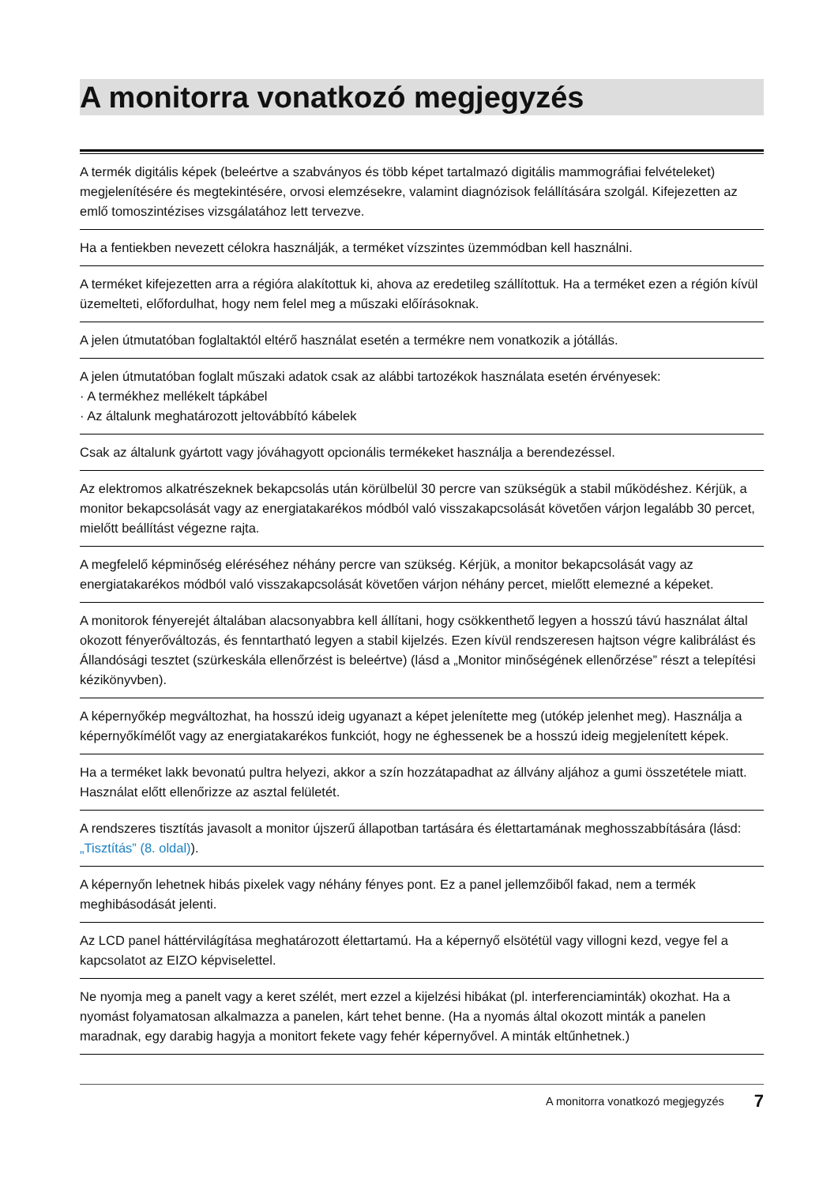A monitorra vonatkozó megjegyzés
A termék digitális képek (beleértve a szabványos és több képet tartalmazó digitális mammográfiai felvételeket) megjelenítésére és megtekintésére, orvosi elemzésekre, valamint diagnózisok felállítására szolgál. Kifejezetten az emlő tomoszintézises vizsgálatához lett tervezve.
Ha a fentiekben nevezett célokra használják, a terméket vízszintes üzemmódban kell használni.
A terméket kifejezetten arra a régióra alakítottuk ki, ahova az eredetileg szállítottuk. Ha a terméket ezen a régión kívül üzemelteti, előfordulhat, hogy nem felel meg a műszaki előírásoknak.
A jelen útmutatóban foglaltaktól eltérő használat esetén a termékre nem vonatkozik a jótállás.
A jelen útmutatóban foglalt műszaki adatok csak az alábbi tartozékok használata esetén érvényesek:
· A termékhez mellékelt tápkábel
· Az általunk meghatározott jeltovábbító kábelek
Csak az általunk gyártott vagy jóváhagyott opcionális termékeket használja a berendezéssel.
Az elektromos alkatrészeknek bekapcsolás után körülbelül 30 percre van szükségük a stabil működéshez. Kérjük, a monitor bekapcsolását vagy az energiatakarékos módból való visszakapcsolását követően várjon legalább 30 percet, mielőtt beállítást végezne rajta.
A megfelelő képminőség eléréséhez néhány percre van szükség. Kérjük, a monitor bekapcsolását vagy az energiatakarékos módból való visszakapcsolását követően várjon néhány percet, mielőtt elemezné a képeket.
A monitorok fényerejét általában alacsonyabbra kell állítani, hogy csökkenthető legyen a hosszú távú használat által okozott fényerőváltozás, és fenntartható legyen a stabil kijelzés. Ezen kívül rendszeresen hajtson végre kalibrálást és Állandósági tesztet (szürkeskála ellenőrzést is beleértve) (lásd a „Monitor minőségének ellenőrzése” részt a telepítési kézikönyvben).
A képernyőkép megváltozhat, ha hosszú ideig ugyanazt a képet jelenítette meg (utókép jelenhet meg). Használja a képernyőkímélőt vagy az energiatakarékos funkciót, hogy ne éghessenek be a hosszú ideig megjelenített képek.
Ha a terméket lakk bevonatú pultra helyezi, akkor a szín hozzátapadhat az állvány aljához a gumi összetétele miatt. Használat előtt ellenőrizze az asztal felületét.
A rendszeres tisztítás javasolt a monitor újszerű állapotban tartására és élettartamának meghosszabbítására (lásd: „Tisztítás” (8. oldal)).
A képernyőn lehetnek hibás pixelek vagy néhány fényes pont. Ez a panel jellemzőiből fakad, nem a termék meghibásodását jelenti.
Az LCD panel háttérvilágítása meghatározott élettartamú. Ha a képernyő elsötétül vagy villogni kezd, vegye fel a kapcsolatot az EIZO képviselettel.
Ne nyomja meg a panelt vagy a keret szélét, mert ezzel a kijelzési hibákat (pl. interferenciaminták) okozhat. Ha a nyomást folyamatosan alkalmazza a panelen, kárt tehet benne. (Ha a nyomás által okozott minták a panelen maradnak, egy darabig hagyja a monitort fekete vagy fehér képernyővel. A minták eltűnhetnek.)
A monitorra vonatkozó megjegyzés 7